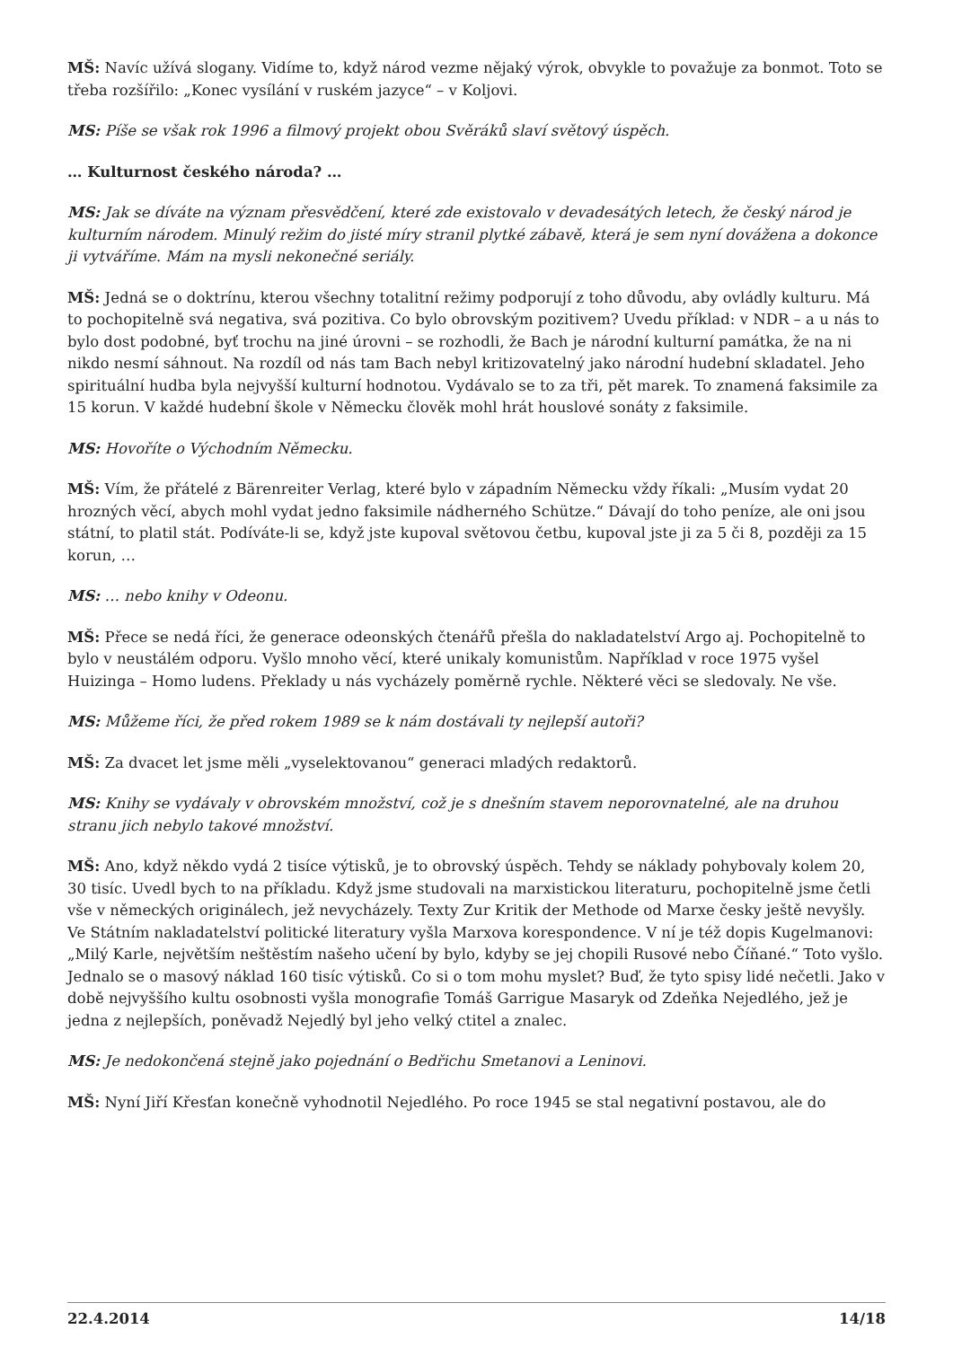MŠ: Navíc užívá slogany. Vidíme to, když národ vezme nějaký výrok, obvykle to považuje za bonmot. Toto se třeba rozšířilo: „Konec vysílání v ruském jazyce“ – v Koljovi.
MS: Píše se však rok 1996 a filmový projekt obou Svěráků slaví světový úspěch.
… Kulturnost českého národa? …
MS: Jak se díváte na význam přesvědčení, které zde existovalo v devadesátých letech, že český národ je kulturním národem. Minulý režim do jisté míry stranil plytké zábavě, která je sem nyní dovážena a dokonce ji vytváříme. Mám na mysli nekonečné seriály.
MŠ: Jedná se o doktrínu, kterou všechny totalitní režimy podporují z toho důvodu, aby ovládly kulturu. Má to pochopitelně svá negativa, svá pozitiva. Co bylo obrovským pozitivem? Uvedu příklad: v NDR – a u nás to bylo dost podobné, byť trochu na jiné úrovni – se rozhodli, že Bach je národní kulturní památka, že na ni nikdo nesmí sáhnout. Na rozdíl od nás tam Bach nebyl kritizovatelný jako národní hudební skladatel. Jeho spirituální hudba byla nejvyšší kulturní hodnotou. Vydávalo se to za tři, pět marek. To znamená faksimile za 15 korun. V každé hudební škole v Německu člověk mohl hrát houslové sonáty z faksimile.
MS: Hovoříte o Východním Německu.
MŠ: Vím, že přátelé z Bärenreiter Verlag, které bylo v západním Německu vždy říkali: „Musím vydat 20 hrozných věcí, abych mohl vydat jedno faksimile nádherného Schütze.“ Dávají do toho peníze, ale oni jsou státní, to platil stát. Podíváte-li se, když jste kupoval světovou četbu, kupoval jste ji za 5 či 8, později za 15 korun, …
MS: … nebo knihy v Odeonu.
MŠ: Přece se nedá říci, že generace odeonských čtenářů přešla do nakladatelství Argo aj. Pochopitelně to bylo v neustálém odporu. Vyšlo mnoho věcí, které unikaly komunistům. Například v roce 1975 vyšel Huizinga – Homo ludens. Překlady u nás vycházely poměrně rychle. Některé věci se sledovaly. Ne vše.
MS: Můžeme říci, že před rokem 1989 se k nám dostávali ty nejlepší autoři?
MŠ: Za dvacet let jsme měli „vyselektovanou“ generaci mladých redaktorů.
MS: Knihy se vydávaly v obrovském množství, což je s dnešním stavem neporovnatelné, ale na druhou stranu jich nebylo takové množství.
MŠ: Ano, když někdo vydá 2 tisíce výtisků, je to obrovský úspěch. Tehdy se náklady pohybovaly kolem 20, 30 tisíc. Uvedl bych to na příkladu. Když jsme studovali na marxistickou literaturu, pochopitelně jsme četli vše v německých originálech, jež nevycházely. Texty Zur Kritik der Methode od Marxe česky ještě nevyšly. Ve Státním nakladatelství politické literatury vyšla Marxova korespondence. V ní je též dopis Kugelmanovi: „Milý Karle, největším neštěstím našeho učení by bylo, kdyby se jej chopili Rusové nebo Číňané.“ Toto vyšlo. Jednalo se o masový náklad 160 tisíc výtisků. Co si o tom mohu myslet? Buď, že tyto spisy lidé nečetli. Jako v době nejvyššího kultu osobnosti vyšla monografie Tomáš Garrigue Masaryk od Zdeňka Nejedlého, jež je jedna z nejlepších, poněvadž Nejedlý byl jeho velký ctitel a znalec.
MS: Je nedokončená stejně jako pojednání o Bedřichu Smetanovi a Leninovi.
MŠ: Nyní Jiří Křesťan konečně vyhodnotil Nejedlého. Po roce 1945 se stal negativní postavou, ale do
22.4.2014 14/18